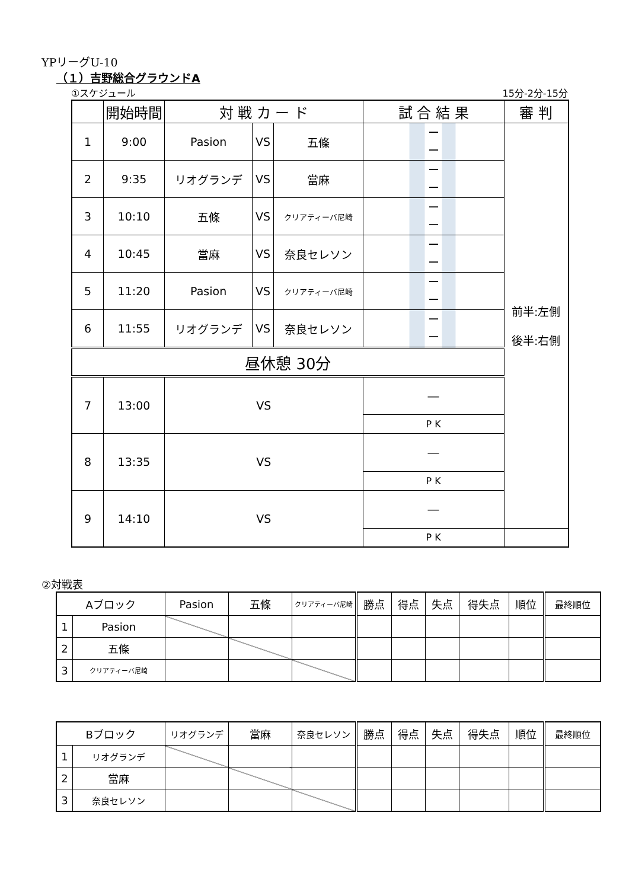YPリーグU-10
（１）吉野総合グラウンドA
①スケジュール 15分-2分-15分
| | 開始時間 | 対 戦 カ ー ド | | | 試 合 結 果 | 審 判 |
| --- | --- | --- | --- | --- | --- | --- |
| 1 | 9:00 | Pasion | VS | 五條 | ー ー | 前半:左側 後半:右側 |
| 2 | 9:35 | リオグランデ | VS | 當麻 | ー ー | |
| 3 | 10:10 | 五條 | VS | クリアティーバ尼崎 | ー ー | |
| 4 | 10:45 | 當麻 | VS | 奈良セレソン | ー ー | |
| 5 | 11:20 | Pasion | VS | クリアティーバ尼崎 | ー ー | |
| 6 | 11:55 | リオグランデ | VS | 奈良セレソン | ー ー | |
| 昼休憩 30分 | | | | | | |
| 7 | 13:00 | VS | | | ― | |
| | | | | | P K | |
| 8 | 13:35 | VS | | | ― | |
| | | | | | P K | |
| 9 | 14:10 | VS | | | ― | |
| | | | | | P K | |
②対戦表
| Aブロック | | Pasion | 五條 | クリアティーバ尼崎 | 勝点 | 得点 | 失点 | 得失点 | 順位 | 最終順位 |
| --- | --- | --- | --- | --- | --- | --- | --- | --- | --- | --- |
| 1 | Pasion | | | | | | | | | |
| 2 | 五條 | | | | | | | | | |
| 3 | クリアティーバ尼崎 | | | | | | | | | |
| Bブロック | | リオグランデ | 當麻 | 奈良セレソン | 勝点 | 得点 | 失点 | 得失点 | 順位 | 最終順位 |
| --- | --- | --- | --- | --- | --- | --- | --- | --- | --- | --- |
| 1 | リオグランデ | | | | | | | | | |
| 2 | 當麻 | | | | | | | | | |
| 3 | 奈良セレソン | | | | | | | | | |